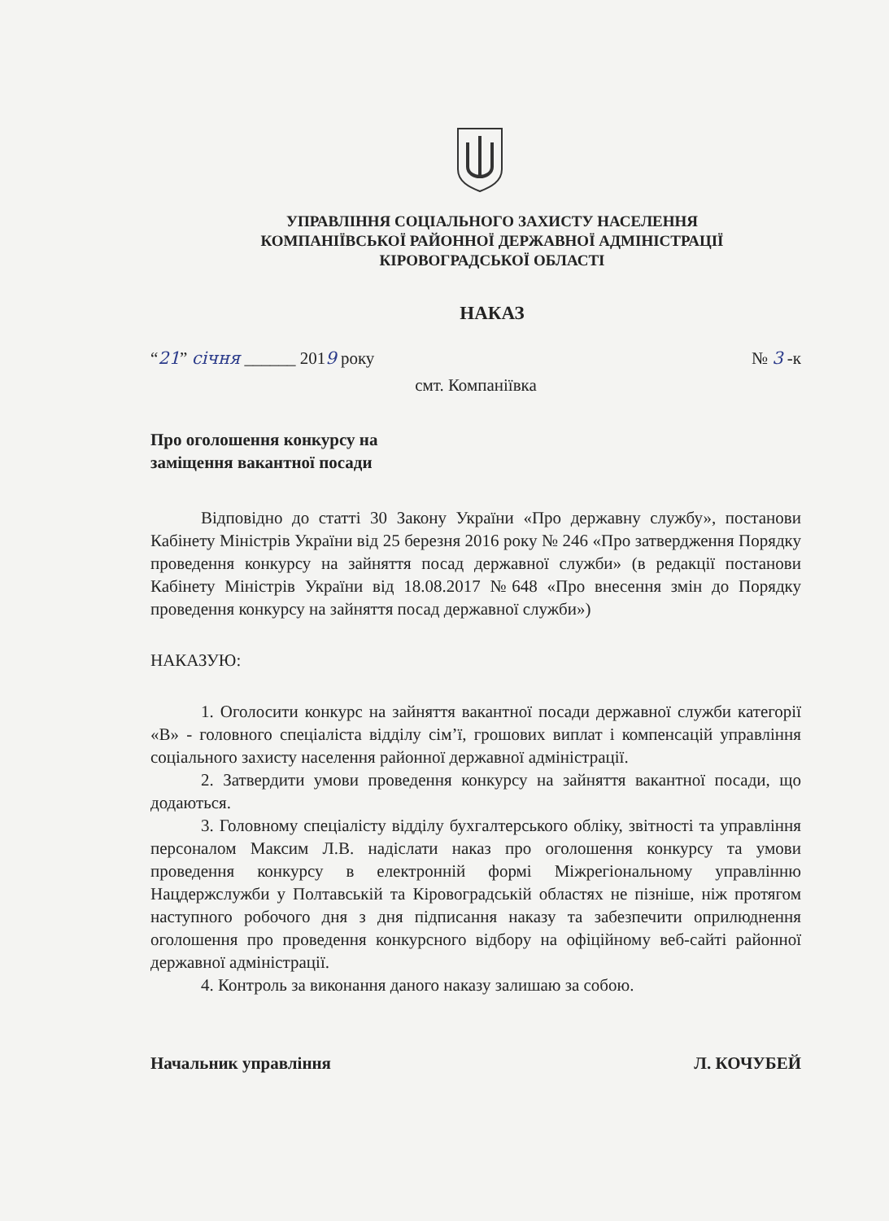УПРАВЛІННЯ СОЦІАЛЬНОГО ЗАХИСТУ НАСЕЛЕННЯ
КОМПАНІЇВСЬКОЇ РАЙОННОЇ ДЕРЖАВНОЇ АДМІНІСТРАЦІЇ
КІРОВОГРАДСЬКОЇ ОБЛАСТІ
НАКАЗ
“21” січня ______ 2019 року № 3 -к
смт. Компаніївка
Про оголошення конкурсу на
заміщення вакантної посади
Відповідно до статті 30 Закону України «Про державну службу», постанови Кабінету Міністрів України від 25 березня 2016 року № 246 «Про затвердження Порядку проведення конкурсу на зайняття посад державної служби» (в редакції постанови Кабінету Міністрів України від 18.08.2017 №648 «Про внесення змін до Порядку проведення конкурсу на зайняття посад державної служби»)
НАКАЗУЮ:
1. Оголосити конкурс на зайняття вакантної посади державної служби категорії «В» - головного спеціаліста відділу сім’ї, грошових виплат і компенсацій управління соціального захисту населення районної державної адміністрації.
2. Затвердити умови проведення конкурсу на зайняття вакантної посади, що додаються.
3. Головному спеціалісту відділу бухгалтерського обліку, звітності та управління персоналом Максим Л.В. надіслати наказ про оголошення конкурсу та умови проведення конкурсу в електронній формі Міжрегіональному управлінню Нацдержслужби у Полтавській та Кіровоградській областях не пізніше, ніж протягом наступного робочого дня з дня підписання наказу та забезпечити оприлюднення оголошення про проведення конкурсного відбору на офіційному веб-сайті районної державної адміністрації.
4. Контроль за виконання даного наказу залишаю за собою.
Начальник управління Л. КОЧУБЕЙ